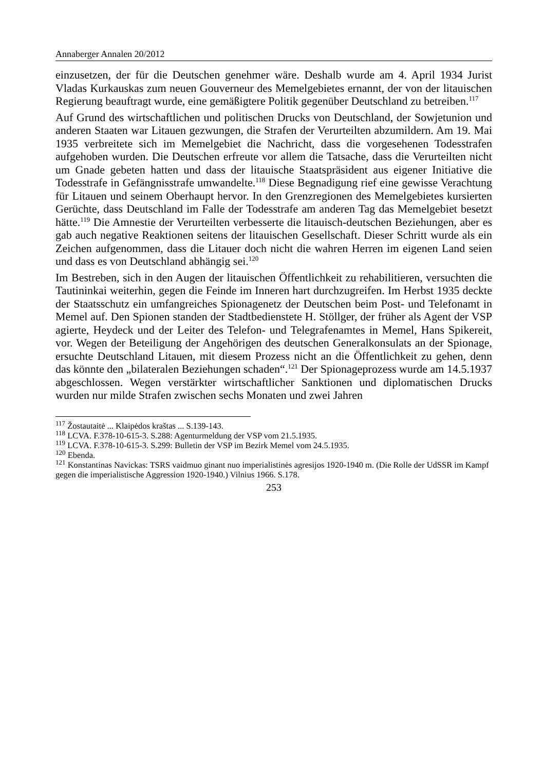Annaberger Annalen 20/2012
einzusetzen, der für die Deutschen genehmer wäre. Deshalb wurde am 4. April 1934 Jurist Vladas Kurkauskas zum neuen Gouverneur des Memelgebietes ernannt, der von der litauischen Regierung beauftragt wurde, eine gemäßigtere Politik gegenüber Deutschland zu betreiben.<sup>117</sup>
Auf Grund des wirtschaftlichen und politischen Drucks von Deutschland, der Sowjetunion und anderen Staaten war Litauen gezwungen, die Strafen der Verurteilten abzumildern. Am 19. Mai 1935 verbreitete sich im Memelgebiet die Nachricht, dass die vorgesehenen Todesstrafen aufgehoben wurden. Die Deutschen erfreute vor allem die Tatsache, dass die Verurteilten nicht um Gnade gebeten hatten und dass der litauische Staatspräsident aus eigener Initiative die Todesstrafe in Gefängnisstrafe umwandelte.<sup>118</sup> Diese Begnadigung rief eine gewisse Verachtung für Litauen und seinem Oberhaupt hervor. In den Grenzregionen des Memelgebietes kursierten Gerüchte, dass Deutschland im Falle der Todesstrafe am anderen Tag das Memelgebiet besetzt hätte.<sup>119</sup> Die Amnestie der Verurteilten verbesserte die litauisch-deutschen Beziehungen, aber es gab auch negative Reaktionen seitens der litauischen Gesellschaft. Dieser Schritt wurde als ein Zeichen aufgenommen, dass die Litauer doch nicht die wahren Herren im eigenen Land seien und dass es von Deutschland abhängig sei.<sup>120</sup>
Im Bestreben, sich in den Augen der litauischen Öffentlichkeit zu rehabilitieren, versuchten die Tautininkai weiterhin, gegen die Feinde im Inneren hart durchzugreifen. Im Herbst 1935 deckte der Staatsschutz ein umfangreiches Spionagenetz der Deutschen beim Post- und Telefonamt in Memel auf. Den Spionen standen der Stadtbedienstete H. Stöllger, der früher als Agent der VSP agierte, Heydeck und der Leiter des Telefon- und Telegrafenamtes in Memel, Hans Spikereit, vor. Wegen der Beteiligung der Angehörigen des deutschen Generalkonsulats an der Spionage, ersuchte Deutschland Litauen, mit diesem Prozess nicht an die Öffentlichkeit zu gehen, denn das könnte den „bilateralen Beziehungen schaden“.<sup>121</sup> Der Spionageprozess wurde am 14.5.1937 abgeschlossen. Wegen verstärkter wirtschaftlicher Sanktionen und diplomatischen Drucks wurden nur milde Strafen zwischen sechs Monaten und zwei Jahren
<sup>117</sup> Žostautaitė ... Klaipėdos kraštas ... S.139-143.
<sup>118</sup> LCVA. F.378-10-615-3. S.288: Agenturmeldung der VSP vom 21.5.1935.
<sup>119</sup> LCVA. F.378-10-615-3. S.299: Bulletin der VSP im Bezirk Memel vom 24.5.1935.
<sup>120</sup> Ebenda.
<sup>121</sup> Konstantinas Navickas: TSRS vaidmuo ginant nuo imperialistinės agresijos 1920-1940 m. (Die Rolle der UdSSR im Kampf gegen die imperialistische Aggression 1920-1940.) Vilnius 1966. S.178.
253